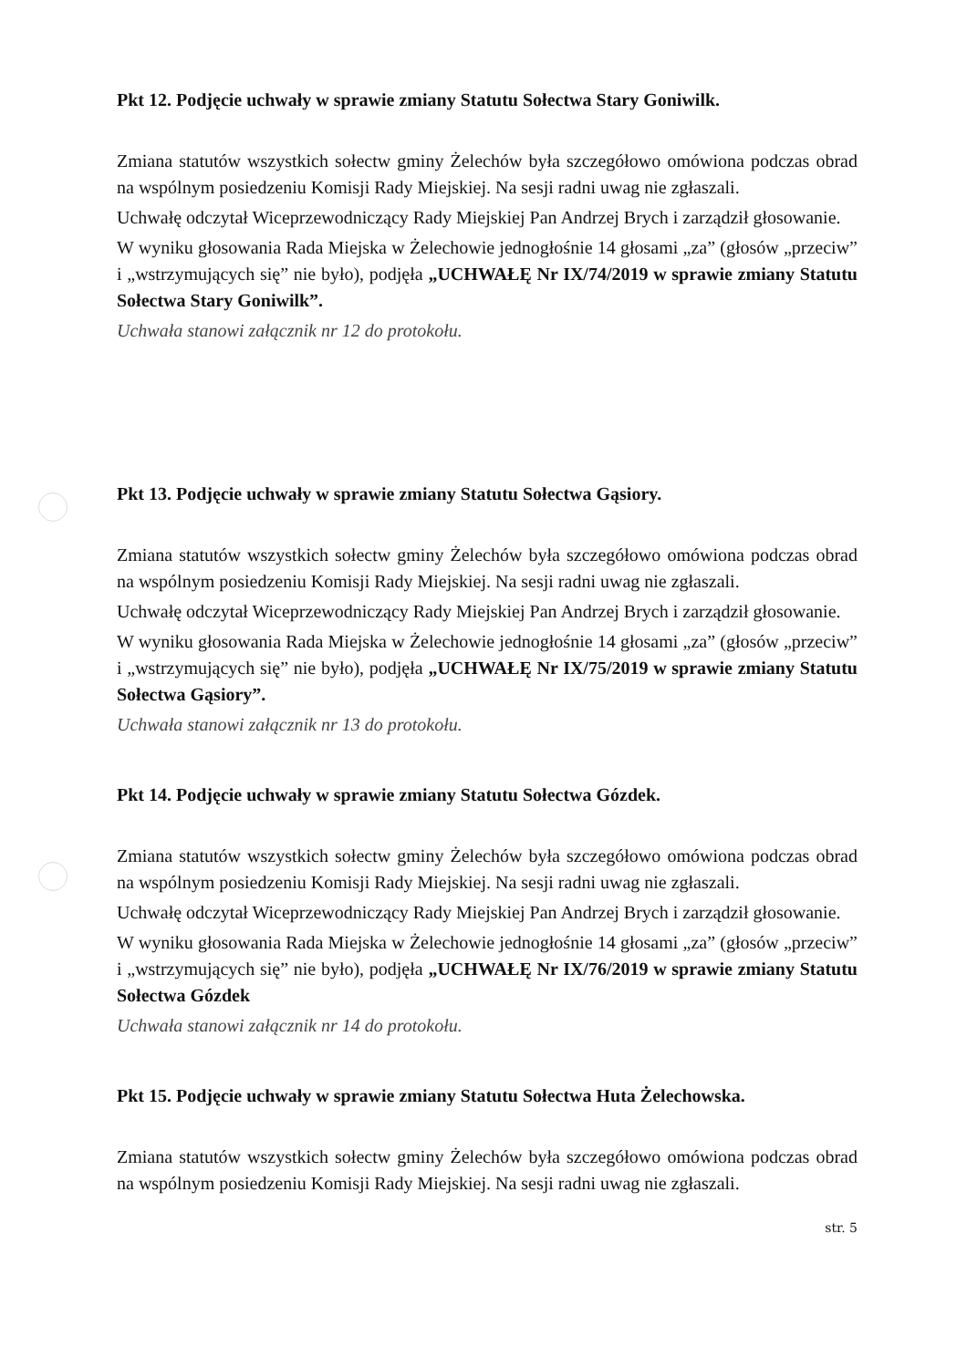Pkt 12. Podjęcie uchwały w sprawie zmiany Statutu Sołectwa Stary Goniwilk.
Zmiana statutów wszystkich sołectw gminy Żelechów była szczegółowo omówiona podczas obrad na wspólnym posiedzeniu Komisji Rady Miejskiej. Na sesji radni uwag nie zgłaszali.
Uchwałę odczytał Wiceprzewodniczący Rady Miejskiej Pan Andrzej Brych i zarządził głosowanie.
W wyniku głosowania Rada Miejska w Żelechowie jednogłośnie 14 głosami „za” (głosów „przeciw” i „wstrzymujących się” nie było), podjęła „UCHWAŁĘ Nr IX/74/2019 w sprawie zmiany Statutu Sołectwa Stary Goniwilk”.
Uchwała stanowi załącznik nr 12 do protokołu.
Pkt 13. Podjęcie uchwały w sprawie zmiany Statutu Sołectwa Gąsiory.
Zmiana statutów wszystkich sołectw gminy Żelechów była szczegółowo omówiona podczas obrad na wspólnym posiedzeniu Komisji Rady Miejskiej. Na sesji radni uwag nie zgłaszali.
Uchwałę odczytał Wiceprzewodniczący Rady Miejskiej Pan Andrzej Brych i zarządził głosowanie.
W wyniku głosowania Rada Miejska w Żelechowie jednogłośnie 14 głosami „za” (głosów „przeciw” i „wstrzymujących się” nie było), podjęła „UCHWAŁĘ Nr IX/75/2019 w sprawie zmiany Statutu Sołectwa Gąsiory”.
Uchwała stanowi załącznik nr 13 do protokołu.
Pkt 14. Podjęcie uchwały w sprawie zmiany Statutu Sołectwa Gózdek.
Zmiana statutów wszystkich sołectw gminy Żelechów była szczegółowo omówiona podczas obrad na wspólnym posiedzeniu Komisji Rady Miejskiej. Na sesji radni uwag nie zgłaszali.
Uchwałę odczytał Wiceprzewodniczący Rady Miejskiej Pan Andrzej Brych i zarządził głosowanie.
W wyniku głosowania Rada Miejska w Żelechowie jednogłośnie 14 głosami „za” (głosów „przeciw” i „wstrzymujących się” nie było), podjęła „UCHWAŁĘ Nr IX/76/2019 w sprawie zmiany Statutu Sołectwa Gózdek
Uchwała stanowi załącznik nr 14 do protokołu.
Pkt 15. Podjęcie uchwały w sprawie zmiany Statutu Sołectwa Huta Żelechowska.
Zmiana statutów wszystkich sołectw gminy Żelechów była szczegółowo omówiona podczas obrad na wspólnym posiedzeniu Komisji Rady Miejskiej. Na sesji radni uwag nie zgłaszali.
str. 5